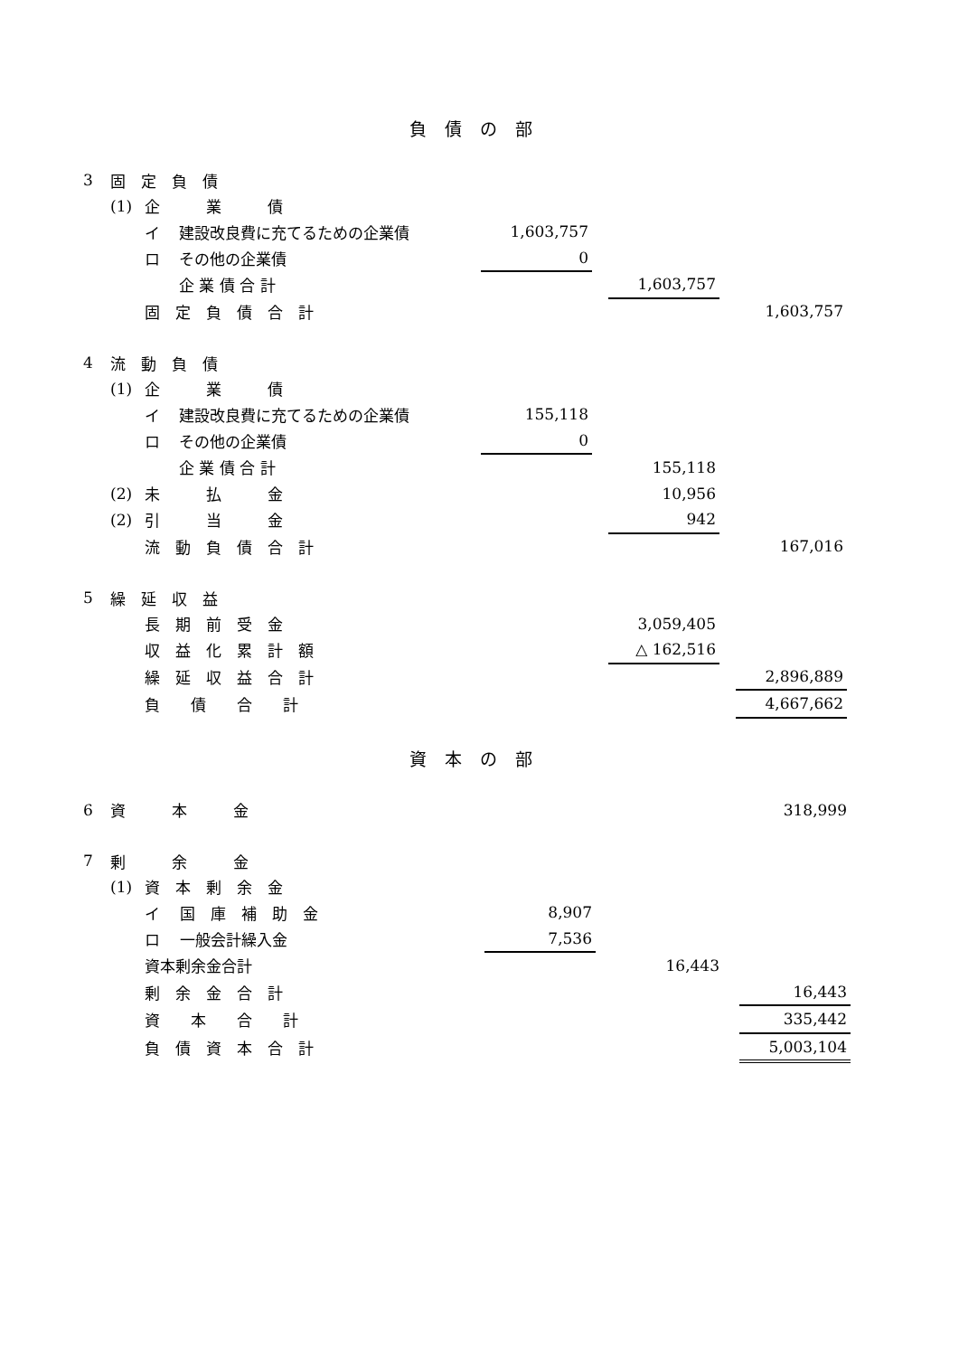負債の部
| 3 | 固 定 負 債 | | | | | | | |
| | (1) | 企 業 債 | | | | | | |
| | | イ | 建設改良費に充てるための企業債 | 1,603,757 | | | | |
| | | ロ | その他の企業債 | 0 | | | | |
| | | | 企 業 債 合 計 | | | 1,603,757 | | |
| | | 固 定 負 債 合 計 | | | | | | 1,603,757 |
| 4 | 流 動 負 債 | | | | | | | |
| | (1) | 企 業 債 | | | | | | |
| | | イ | 建設改良費に充てるための企業債 | 155,118 | | | | |
| | | ロ | その他の企業債 | 0 | | | | |
| | | | 企 業 債 合 計 | | | 155,118 | | |
| | (2) | 未 払 金 | | | | 10,956 | | |
| | (2) | 引 当 金 | | | | 942 | | |
| | | 流 動 負 債 合 計 | | | | | | 167,016 |
| 5 | 繰 延 収 益 | | | | | | | |
| | | 長 期 前 受 金 | | | | 3,059,405 | | |
| | | 収 益 化 累 計 額 | | | | △ 162,516 | | |
| | | 繰 延 収 益 合 計 | | | | | | 2,896,889 |
| | | 負 債 合 計 | | | | | | 4,667,662 |
資本の部
| 6 | 資 本 金 | | | | | | | 318,999 |
| 7 | 剰 余 金 | | | | | | | |
| | (1) | 資 本 剰 余 金 | | | | | | |
| | | イ | 国 庫 補 助 金 | 8,907 | | | | |
| | | ロ | 一般会計繰入金 | 7,536 | | | | |
| | | 資本剰余金合計 | | | | 16,443 | | |
| | | 剰 余 金 合 計 | | | | | | 16,443 |
| | | 資 本 合 計 | | | | | | 335,442 |
| | | 負 債 資 本 合 計 | | | | | | 5,003,104 |